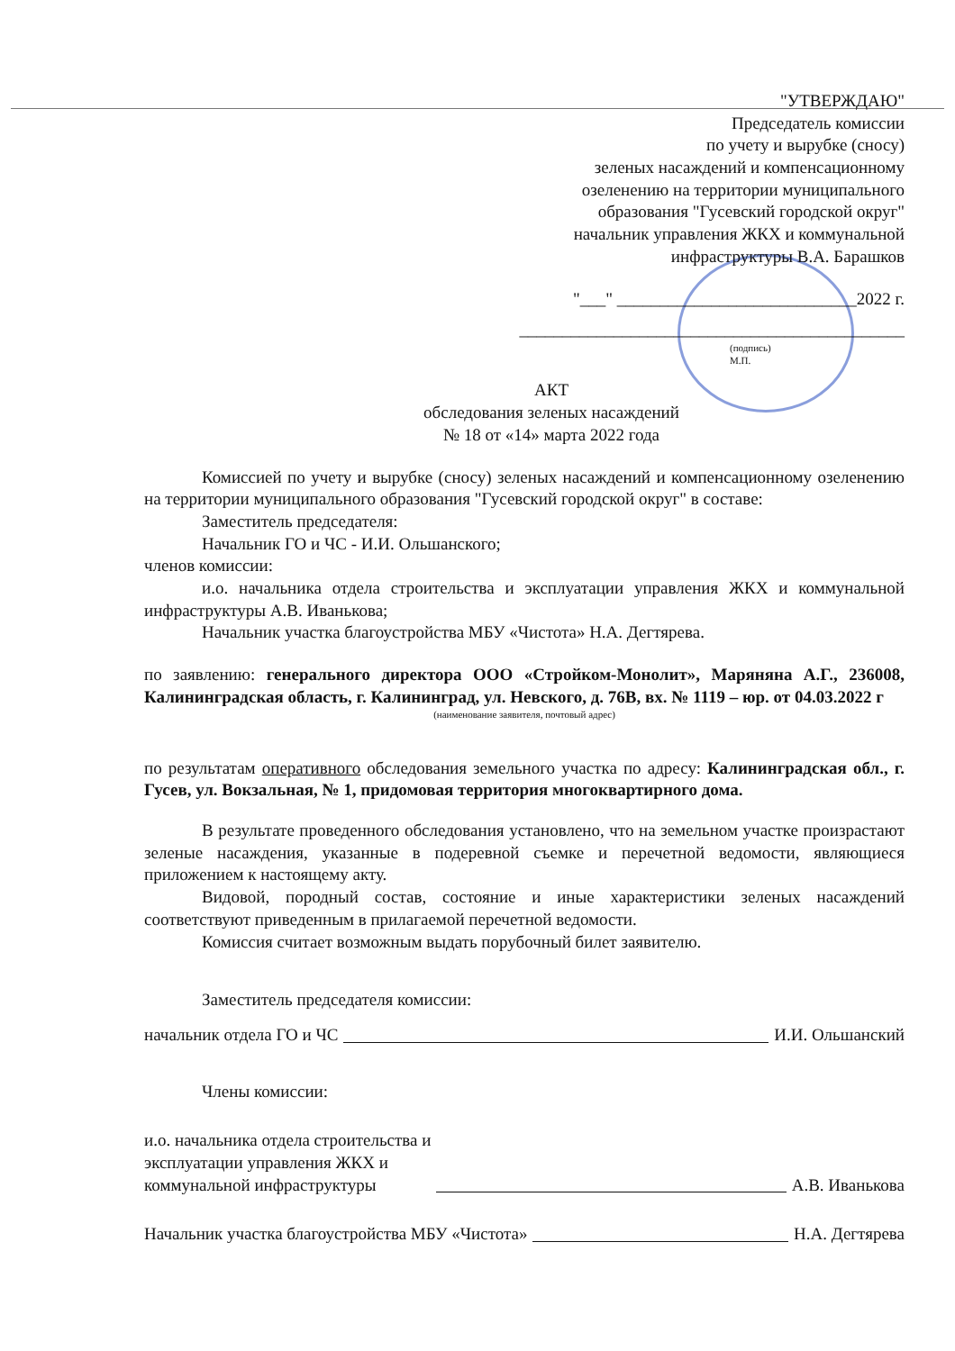"УТВЕРЖДАЮ"
Председатель комиссии
по учету и вырубке (сносу)
зеленых насаждений и компенсационному
озеленению на территории муниципального
образования "Гусевский городской округ"
начальник управления ЖКХ и коммунальной
инфраструктуры В.А. Барашков
"___" ____________________________2022 г.
_____________________________________________
(подпись)
М.П.
АКТ
обследования зеленых насаждений
№ 18 от «14» марта 2022 года
Комиссией по учету и вырубке (сносу) зеленых насаждений и компенсационному озеленению на территории муниципального образования "Гусевский городской округ" в составе:
Заместитель председателя:
Начальник ГО и ЧС - И.И. Ольшанского;
членов комиссии:
и.о. начальника отдела строительства и эксплуатации управления ЖКХ и коммунальной инфраструктуры А.В. Иванькова;
Начальник участка благоустройства МБУ «Чистота» Н.А. Дегтярева.
по заявлению: генерального директора ООО «Стройком-Монолит», Маряняна А.Г., 236008, Калининградская область, г. Калининград, ул. Невского, д. 76В, вх. № 1119 – юр. от 04.03.2022 г
(наименование заявителя, почтовый адрес)
по результатам оперативного обследования земельного участка по адресу: Калининградская обл., г. Гусев, ул. Вокзальная, № 1, придомовая территория многоквартирного дома.
В результате проведенного обследования установлено, что на земельном участке произрастают зеленые насаждения, указанные в подеревной съемке и перечетной ведомости, являющиеся приложением к настоящему акту.
Видовой, породный состав, состояние и иные характеристики зеленых насаждений соответствуют приведенным в прилагаемой перечетной ведомости.
Комиссия считает возможным выдать порубочный билет заявителю.
Заместитель председателя комиссии:
начальник отдела ГО и ЧС И.И. Ольшанский
Члены комиссии:
и.о. начальника отдела строительства и
эксплуатации управления ЖКХ и
коммунальной инфраструктуры А.В. Иванькова
Начальник участка благоустройства МБУ «Чистота» Н.А. Дегтярева